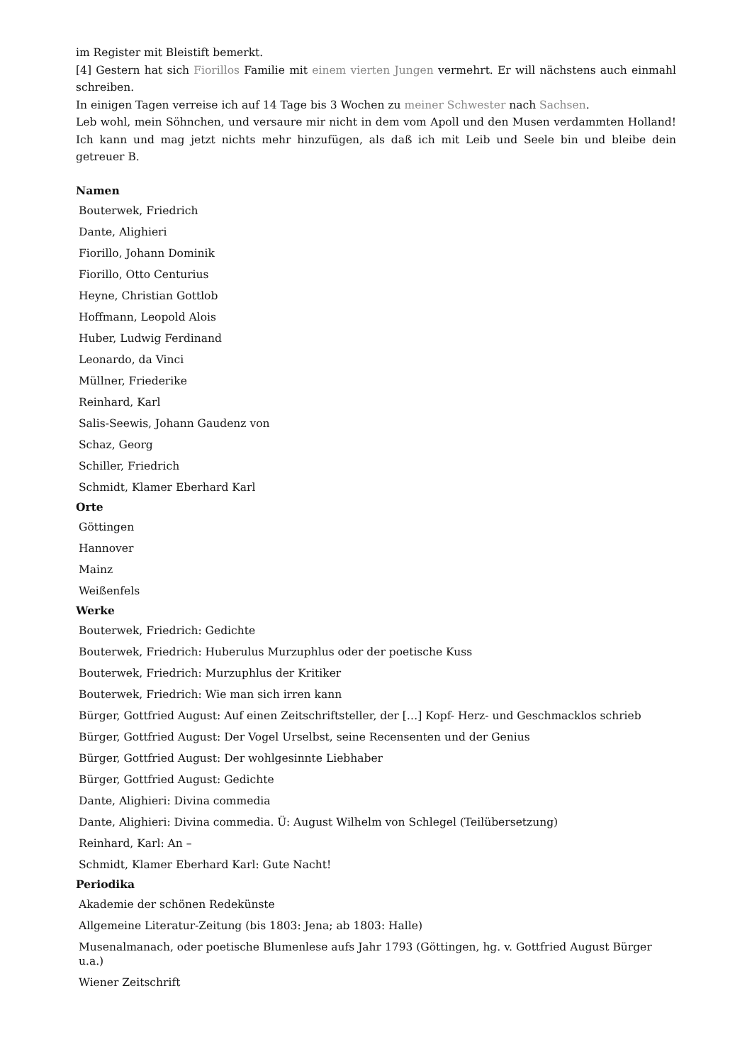im Register mit Bleistift bemerkt.
[4] Gestern hat sich Fiorillos Familie mit einem vierten Jungen vermehrt. Er will nächstens auch einmahl schreiben.
In einigen Tagen verreise ich auf 14 Tage bis 3 Wochen zu meiner Schwester nach Sachsen.
Leb wohl, mein Söhnchen, und versaure mir nicht in dem vom Apoll und den Musen verdammten Holland! Ich kann und mag jetzt nichts mehr hinzufügen, als daß ich mit Leib und Seele bin und bleibe dein getreuer B.
Namen
Bouterwek, Friedrich
Dante, Alighieri
Fiorillo, Johann Dominik
Fiorillo, Otto Centurius
Heyne, Christian Gottlob
Hoffmann, Leopold Alois
Huber, Ludwig Ferdinand
Leonardo, da Vinci
Müllner, Friederike
Reinhard, Karl
Salis-Seewis, Johann Gaudenz von
Schaz, Georg
Schiller, Friedrich
Schmidt, Klamer Eberhard Karl
Orte
Göttingen
Hannover
Mainz
Weißenfels
Werke
Bouterwek, Friedrich: Gedichte
Bouterwek, Friedrich: Huberulus Murzuphlus oder der poetische Kuss
Bouterwek, Friedrich: Murzuphlus der Kritiker
Bouterwek, Friedrich: Wie man sich irren kann
Bürger, Gottfried August: Auf einen Zeitschriftsteller, der […] Kopf- Herz- und Geschmacklos schrieb
Bürger, Gottfried August: Der Vogel Urselbst, seine Recensenten und der Genius
Bürger, Gottfried August: Der wohlgesinnte Liebhaber
Bürger, Gottfried August: Gedichte
Dante, Alighieri: Divina commedia
Dante, Alighieri: Divina commedia. Ü: August Wilhelm von Schlegel (Teilübersetzung)
Reinhard, Karl: An –
Schmidt, Klamer Eberhard Karl: Gute Nacht!
Periodika
Akademie der schönen Redekünste
Allgemeine Literatur-Zeitung (bis 1803: Jena; ab 1803: Halle)
Musenalmanach, oder poetische Blumenlese aufs Jahr 1793 (Göttingen, hg. v. Gottfried August Bürger u.a.)
Wiener Zeitschrift